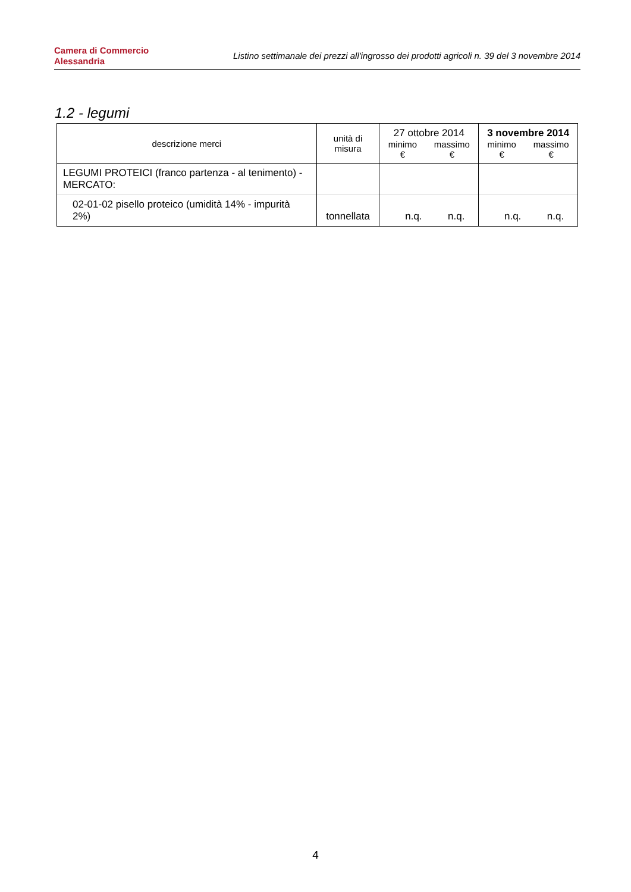Camera di Commercio
Alessandria
Listino settimanale dei prezzi all'ingrosso dei prodotti agricoli n. 39 del 3 novembre 2014
1.2 - legumi
| descrizione merci | unità di misura | 27 ottobre 2014 minimo € massimo € | 3 novembre 2014 minimo € massimo € |
| --- | --- | --- | --- |
| LEGUMI PROTEICI (franco partenza - al tenimento) - MERCATO: | | | |
| 02-01-02 pisello proteico (umidità 14% - impurità 2%) | tonnellata | n.q. n.q. | n.q. n.q. |
4